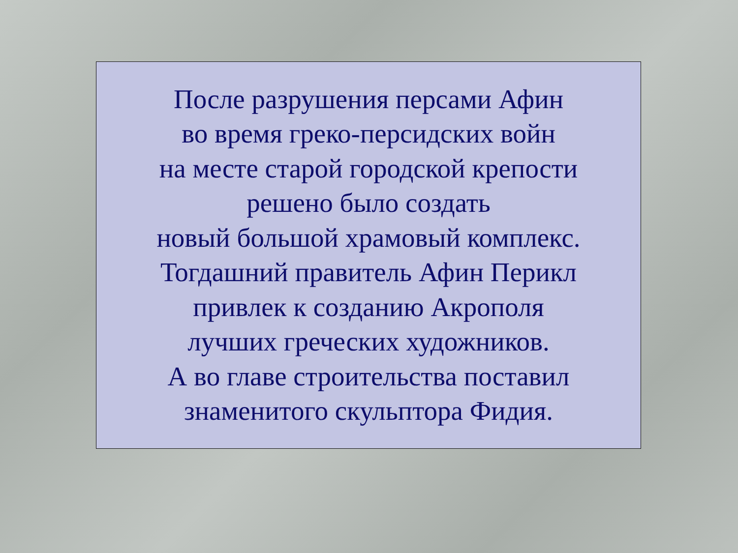После разрушения персами Афин
во время греко-персидских войн
на месте старой городской крепости
решено было создать
новый большой храмовый комплекс.
Тогдашний правитель Афин Перикл
привлек к созданию Акрополя
лучших греческих художников.
А во главе строительства поставил
знаменитого скульптора Фидия.